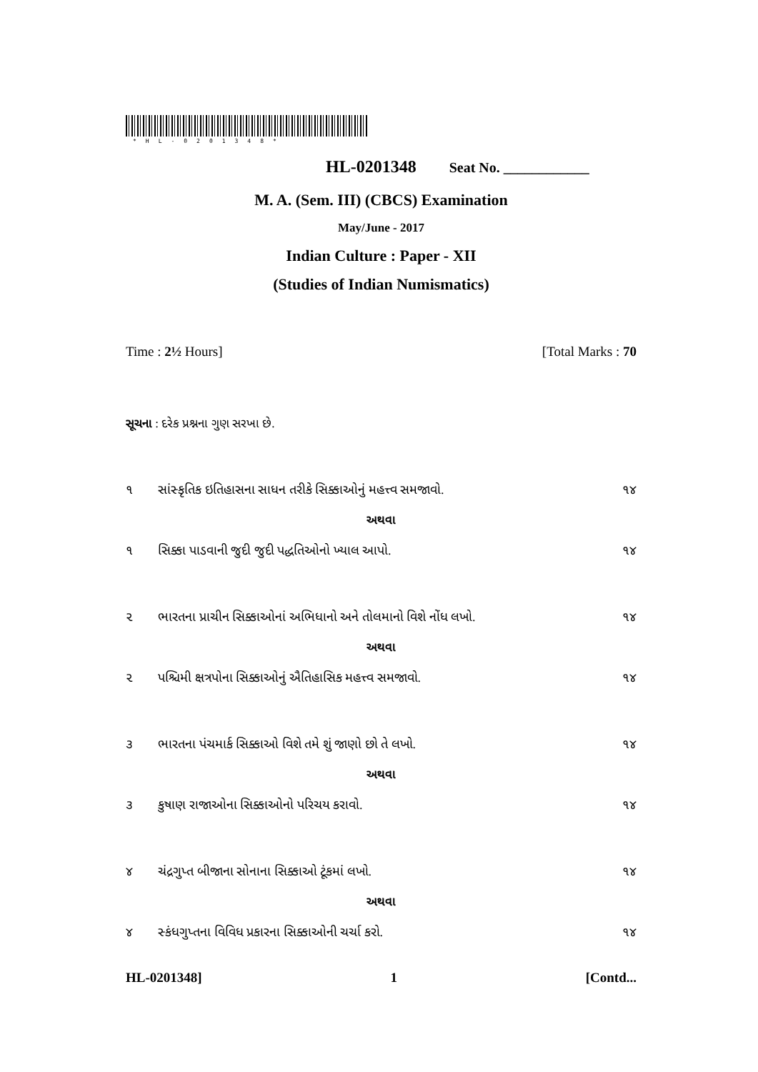*HL-0201348*
HL-0201348 Seat No. ____________
M. A. (Sem. III) (CBCS) Examination
May/June - 2017
Indian Culture : Paper - XII
(Studies of Indian Numismatics)
Time : 2½ Hours] [Total Marks : 70
સૂચના : દરેક પ્રશ્નના ગુણ સરખા છે.
૧ સાંસ્કૃતિક ઇતિહાસના સાધન તરીકે સિક્કાઓનું મહત્ત્વ સમજાવો. ૧૪
અથવા
૧ સિક્કા પાડવાની જુદી જુદી પદ્ધતિઓનો ખ્યાલ આપો. ૧૪
૨ ભારતના પ્રાચીન સિક્કાઓનાં અભિધાનો અને તોલમાનો વિશે નોંધ લખો. ૧૪
અથવા
૨ પશ્ચિમી ક્ષત્રપોના સિક્કાઓનું ઐતિહાસિક મહત્ત્વ સમજાવો. ૧૪
૩ ભારતના પંચમાર્ક સિક્કાઓ વિશે તમે શું જાણો છો તે લખો. ૧૪
અથવા
૩ કુષાણ રાજાઓના સિક્કાઓનો પરિચય કરાવો. ૧૪
૪ ચંદ્રગુપ્ત બીજાના સોનાના સિક્કાઓ ટૂંકમાં લખો. ૧૪
અથવા
૪ સ્કંધગુપ્તના વિવિધ પ્રકારના સિક્કાઓની ચર્ચા કરો. ૧૪
HL-0201348] 1 [Contd...